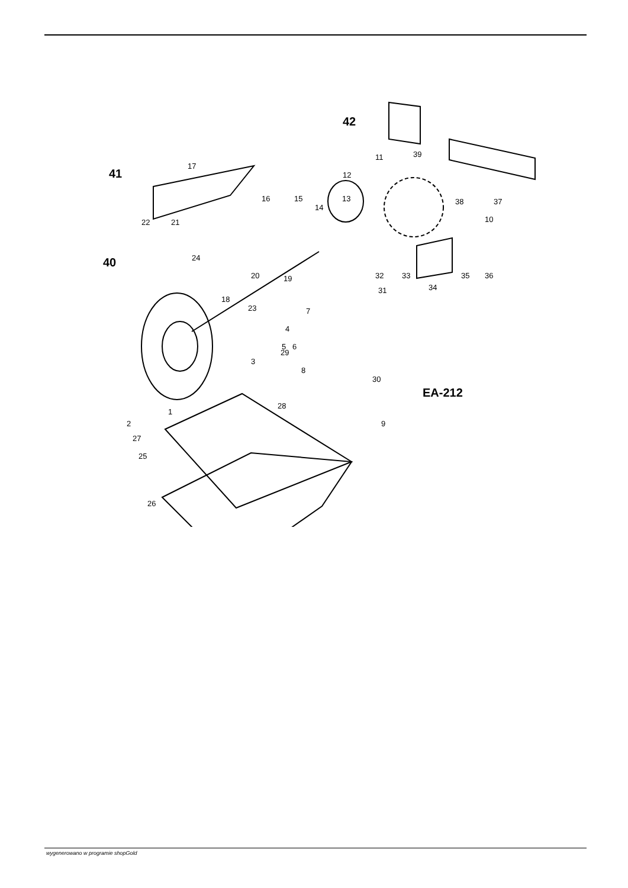12
11
39
13
14
15
16
17
21
22
24
18
20
19
23
4
5
6
29
3
7
8
30
9
28
2
1
27
25
26
31
32
33
34
35
36
38
37
10
41
40
42
EA-212
wygenerowano w programie shopGold